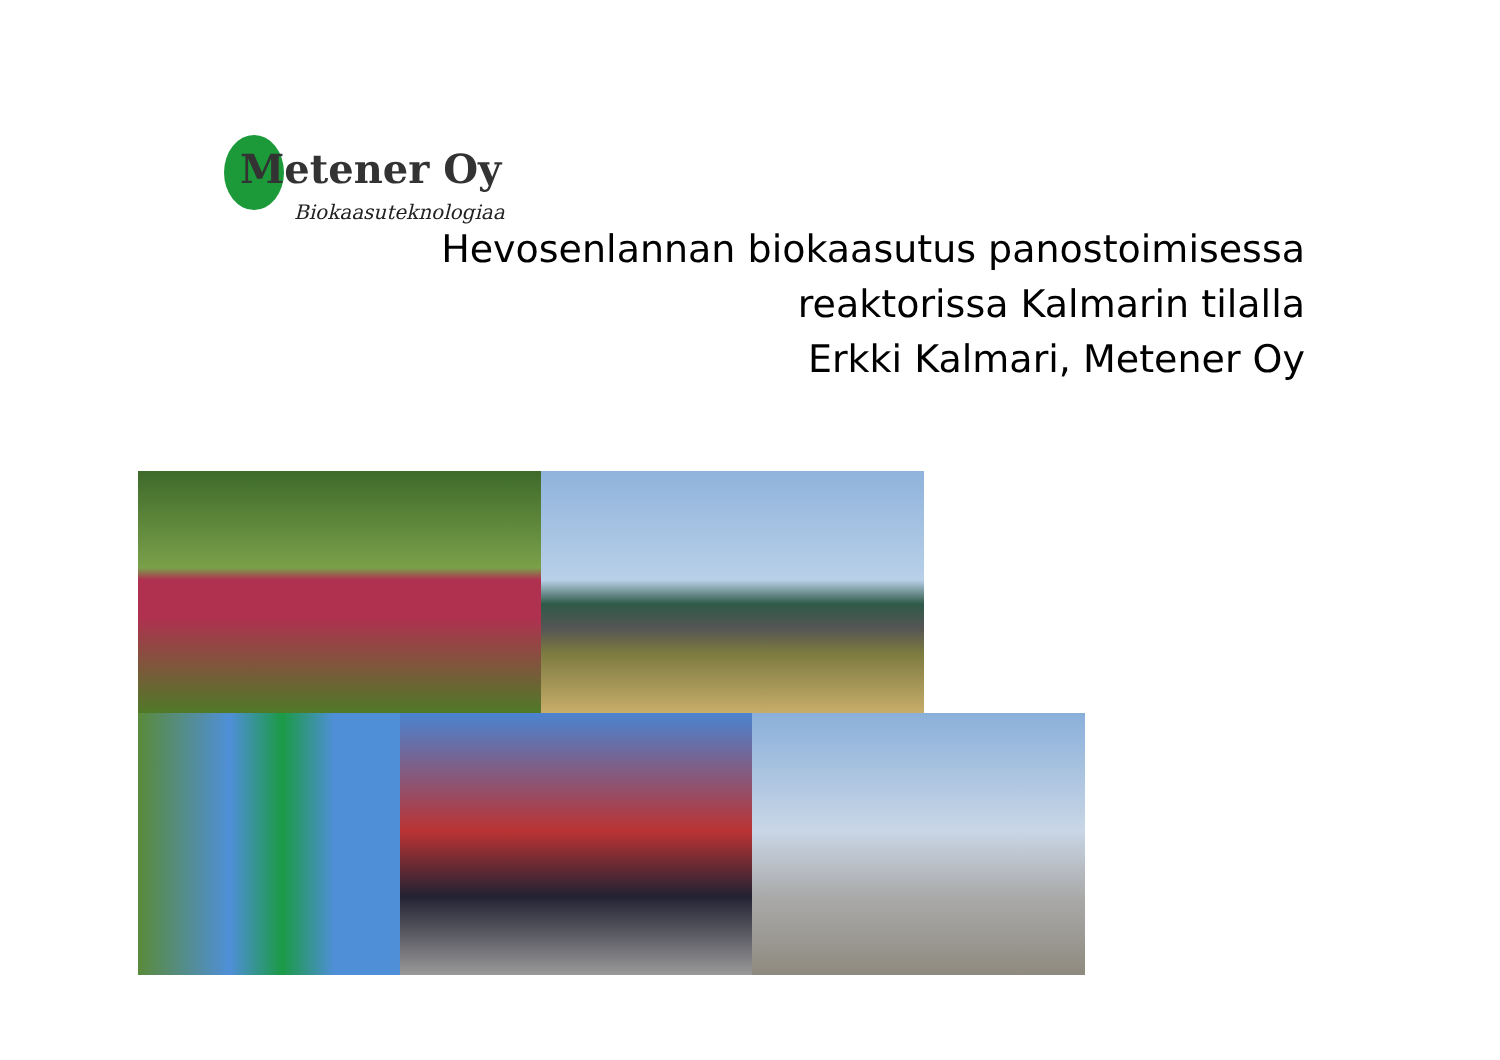Metener Oy
Biokaasuteknologiaa
Hevosenlannan biokaasutus panostoimisessa
reaktorissa Kalmarin tilalla
Erkki Kalmari, Metener Oy